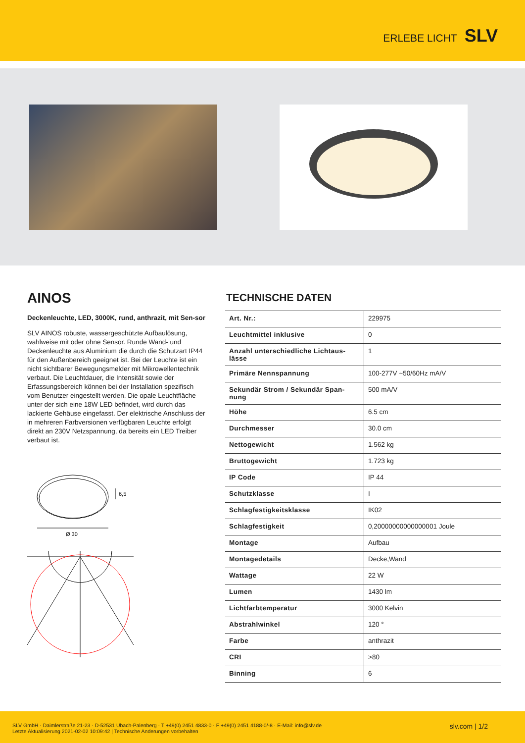ERLEBE LICHT SLV
AINOS
Deckenleuchte, LED, 3000K, rund, anthrazit, mit Sen-sor
SLV AINOS robuste, wassergeschützte Aufbaulösung, wahlweise mit oder ohne Sensor. Runde Wand- und Deckenleuchte aus Aluminium die durch die Schutzart IP44 für den Außenbereich geeignet ist. Bei der Leuchte ist ein nicht sichtbarer Bewegungsmelder mit Mikrowellentechnik verbaut. Die Leuchtdauer, die Intensität sowie der Erfassungsbereich können bei der Installation spezifisch vom Benutzer eingestellt werden. Die opale Leuchtfläche unter der sich eine 18W LED befindet, wird durch das lackierte Gehäuse eingefasst. Der elektrische Anschluss der in mehreren Farbversionen verfügbaren Leuchte erfolgt direkt an 230V Netzspannung, da bereits ein LED Treiber verbaut ist.
Ø 30
6,5
TECHNISCHE DATEN
| Art. Nr.: | 229975 |
| Leuchtmittel inklusive | 0 |
| Anzahl unterschiedliche Lichtaus-lässe | 1 |
| Primäre Nennspannung | 100-277V ~50/60Hz mA/V |
| Sekundär Strom / Sekundär Span-nung | 500 mA/V |
| Höhe | 6.5 cm |
| Durchmesser | 30.0 cm |
| Nettogewicht | 1.562 kg |
| Bruttogewicht | 1.723 kg |
| IP Code | IP 44 |
| Schutzklasse | I |
| Schlagfestigkeitsklasse | IK02 |
| Schlagfestigkeit | 0,20000000000000001 Joule |
| Montage | Aufbau |
| Montagedetails | Decke,Wand |
| Wattage | 22 W |
| Lumen | 1430 lm |
| Lichtfarbtemperatur | 3000 Kelvin |
| Abstrahlwinkel | 120 ° |
| Farbe | anthrazit |
| CRI | >80 |
| Binning | 6 |
SLV GmbH · Daimlerstraße 21-23 · D-52531 Ubach-Palenberg · T +49(0) 2451 4833-0 · F +49(0) 2451 4188-0/-8 · E-Mail: info@slv.de
Letzte Aktualisierung 2021-02-02 10:09:42 | Technische Anderungen vorbehalten
slv.com | 1/2